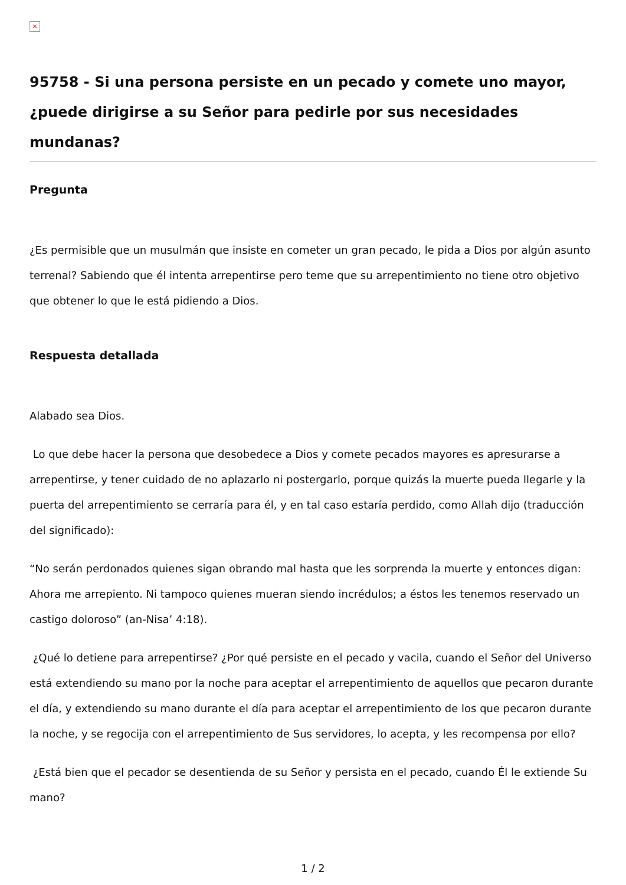×
95758 - Si una persona persiste en un pecado y comete uno mayor, ¿puede dirigirse a su Señor para pedirle por sus necesidades mundanas?
Pregunta
¿Es permisible que un musulmán que insiste en cometer un gran pecado, le pida a Dios por algún asunto terrenal? Sabiendo que él intenta arrepentirse pero teme que su arrepentimiento no tiene otro objetivo que obtener lo que le está pidiendo a Dios.
Respuesta detallada
Alabado sea Dios.
Lo que debe hacer la persona que desobedece a Dios y comete pecados mayores es apresurarse a arrepentirse, y tener cuidado de no aplazarlo ni postergarlo, porque quizás la muerte pueda llegarle y la puerta del arrepentimiento se cerraría para él, y en tal caso estaría perdido, como Allah dijo (traducción del significado):
“No serán perdonados quienes sigan obrando mal hasta que les sorprenda la muerte y entonces digan: Ahora me arrepiento. Ni tampoco quienes mueran siendo incrédulos; a éstos les tenemos reservado un castigo doloroso” (an-Nisa’ 4:18).
¿Qué lo detiene para arrepentirse? ¿Por qué persiste en el pecado y vacila, cuando el Señor del Universo está extendiendo su mano por la noche para aceptar el arrepentimiento de aquellos que pecaron durante el día, y extendiendo su mano durante el día para aceptar el arrepentimiento de los que pecaron durante la noche, y se regocija con el arrepentimiento de Sus servidores, lo acepta, y les recompensa por ello?
¿Está bien que el pecador se desentienda de su Señor y persista en el pecado, cuando Él le extiende Su mano?
1 / 2